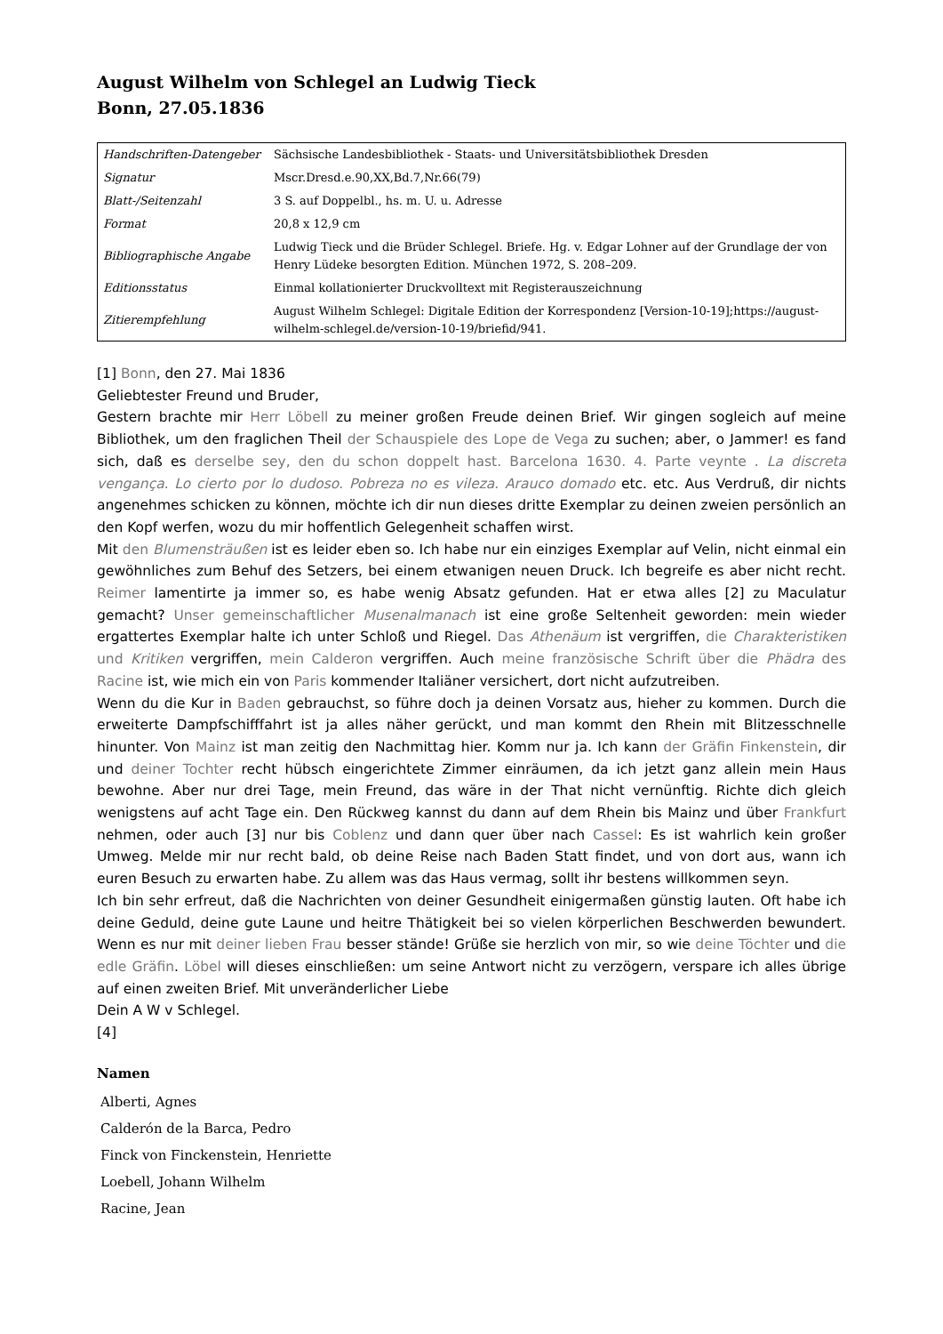August Wilhelm von Schlegel an Ludwig Tieck
Bonn, 27.05.1836
| Handschriften-Datengeber | Sächsische Landesbibliothek - Staats- und Universitätsbibliothek Dresden |
| Signatur | Mscr.Dresd.e.90,XX,Bd.7,Nr.66(79) |
| Blatt-/Seitenzahl | 3 S. auf Doppelbl., hs. m. U. u. Adresse |
| Format | 20,8 x 12,9 cm |
| Bibliographische Angabe | Ludwig Tieck und die Brüder Schlegel. Briefe. Hg. v. Edgar Lohner auf der Grundlage der von Henry Lüdeke besorgten Edition. München 1972, S. 208–209. |
| Editionsstatus | Einmal kollationierter Druckvolltext mit Registerauszeichnung |
| Zitierempfehlung | August Wilhelm Schlegel: Digitale Edition der Korrespondenz [Version-10-19];https://august-wilhelm-schlegel.de/version-10-19/briefid/941. |
[1] Bonn, den 27. Mai 1836
Geliebtester Freund und Bruder,
Gestern brachte mir Herr Löbell zu meiner großen Freude deinen Brief. Wir gingen sogleich auf meine Bibliothek, um den fraglichen Theil der Schauspiele des Lope de Vega zu suchen; aber, o Jammer! es fand sich, daß es derselbe sey, den du schon doppelt hast. Barcelona 1630. 4. Parte veynte . La discreta vengança. Lo cierto por lo dudoso. Pobreza no es vileza. Arauco domado etc. etc. Aus Verdruß, dir nichts angenehmes schicken zu können, möchte ich dir nun dieses dritte Exemplar zu deinen zweien persönlich an den Kopf werfen, wozu du mir hoffentlich Gelegenheit schaffen wirst.
Mit den Blumensträußen ist es leider eben so. Ich habe nur ein einziges Exemplar auf Velin, nicht einmal ein gewöhnliches zum Behuf des Setzers, bei einem etwanigen neuen Druck. Ich begreife es aber nicht recht. Reimer lamentirte ja immer so, es habe wenig Absatz gefunden. Hat er etwa alles [2] zu Maculatur gemacht? Unser gemeinschaftlicher Musenalmanach ist eine große Seltenheit geworden: mein wieder ergattertes Exemplar halte ich unter Schloß und Riegel. Das Athenäum ist vergriffen, die Charakteristiken und Kritiken vergriffen, mein Calderon vergriffen. Auch meine französische Schrift über die Phädra des Racine ist, wie mich ein von Paris kommender Italiäner versichert, dort nicht aufzutreiben.
Wenn du die Kur in Baden gebrauchst, so führe doch ja deinen Vorsatz aus, hieher zu kommen. Durch die erweiterte Dampfschifffahrt ist ja alles näher gerückt, und man kommt den Rhein mit Blitzesschnelle hinunter. Von Mainz ist man zeitig den Nachmittag hier. Komm nur ja. Ich kann der Gräfin Finkenstein, dir und deiner Tochter recht hübsch eingerichtete Zimmer einräumen, da ich jetzt ganz allein mein Haus bewohne. Aber nur drei Tage, mein Freund, das wäre in der That nicht vernünftig. Richte dich gleich wenigstens auf acht Tage ein. Den Rückweg kannst du dann auf dem Rhein bis Mainz und über Frankfurt nehmen, oder auch [3] nur bis Coblenz und dann quer über nach Cassel: Es ist wahrlich kein großer Umweg. Melde mir nur recht bald, ob deine Reise nach Baden Statt findet, und von dort aus, wann ich euren Besuch zu erwarten habe. Zu allem was das Haus vermag, sollt ihr bestens willkommen seyn.
Ich bin sehr erfreut, daß die Nachrichten von deiner Gesundheit einigermaßen günstig lauten. Oft habe ich deine Geduld, deine gute Laune und heitre Thätigkeit bei so vielen körperlichen Beschwerden bewundert. Wenn es nur mit deiner lieben Frau besser stände! Grüße sie herzlich von mir, so wie deine Töchter und die edle Gräfin. Löbel will dieses einschließen: um seine Antwort nicht zu verzögern, verspare ich alles übrige auf einen zweiten Brief. Mit unveränderlicher Liebe
Dein A W v Schlegel.
[4]
Namen
Alberti, Agnes
Calderón de la Barca, Pedro
Finck von Finckenstein, Henriette
Loebell, Johann Wilhelm
Racine, Jean